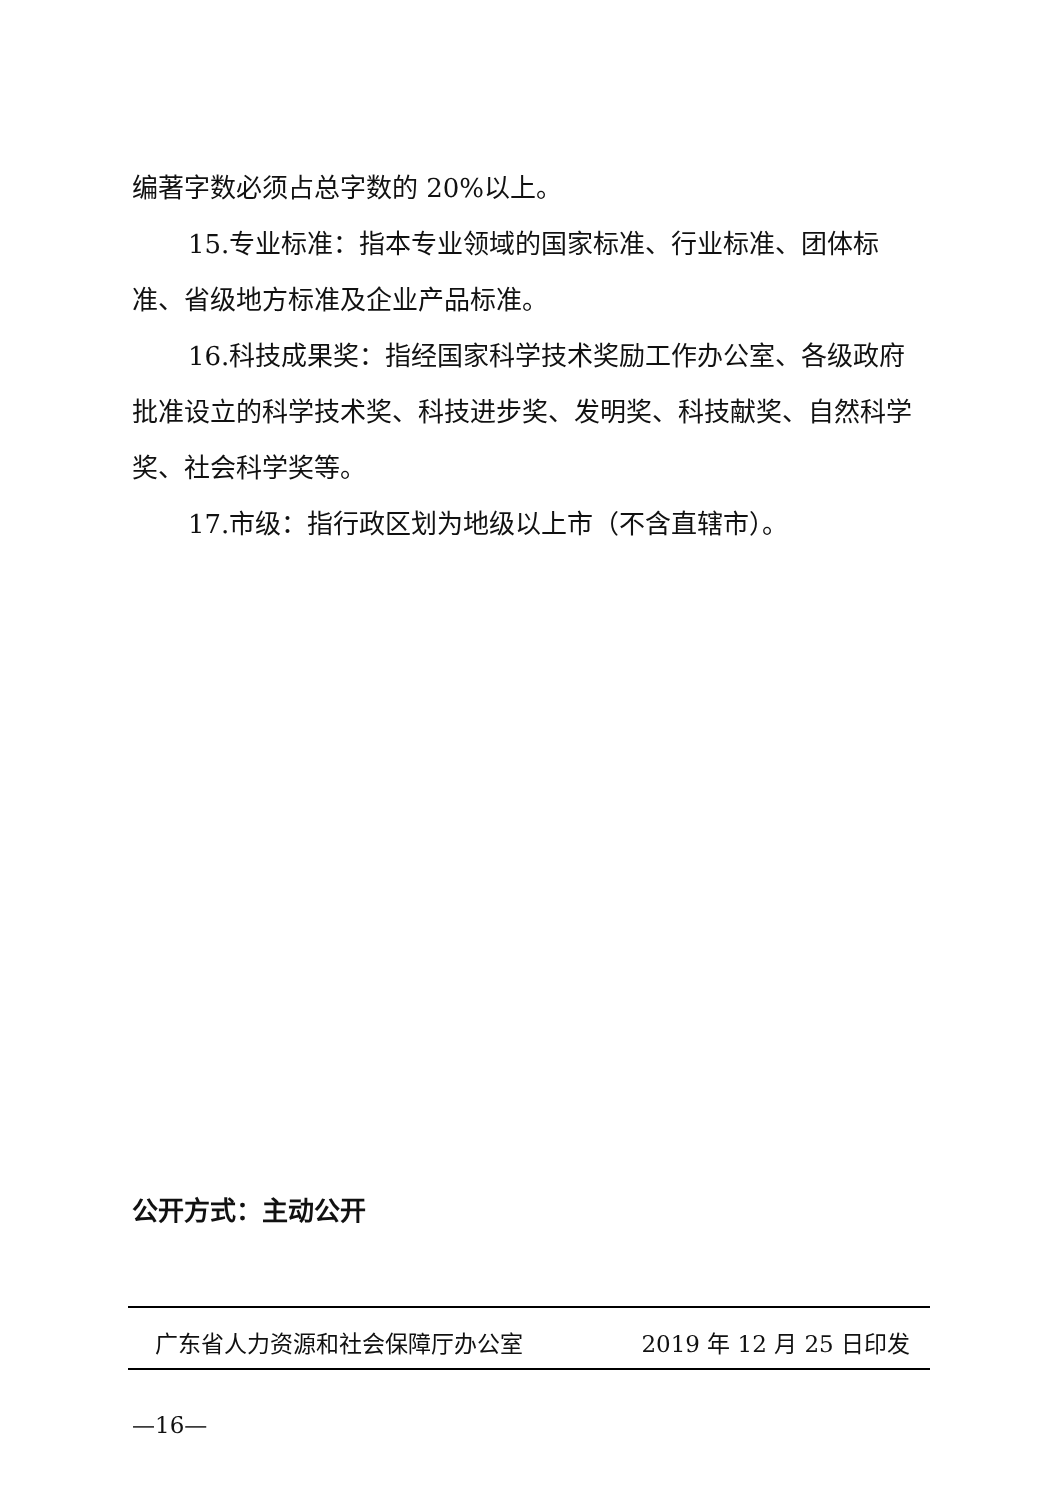编著字数必须占总字数的 20%以上。
15.专业标准：指本专业领域的国家标准、行业标准、团体标准、省级地方标准及企业产品标准。
16.科技成果奖：指经国家科学技术奖励工作办公室、各级政府批准设立的科学技术奖、科技进步奖、发明奖、科技献奖、自然科学奖、社会科学奖等。
17.市级：指行政区划为地级以上市（不含直辖市）。
公开方式：主动公开
广东省人力资源和社会保障厅办公室 2019 年 12 月 25 日印发
—16—